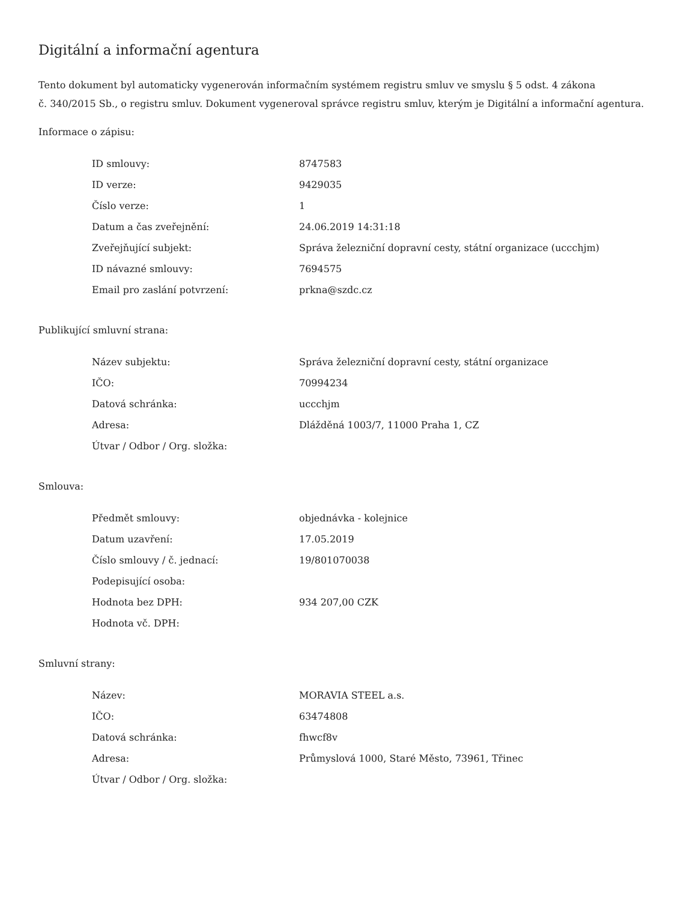Digitální a informační agentura
Tento dokument byl automaticky vygenerován informačním systémem registru smluv ve smyslu § 5 odst. 4 zákona
č. 340/2015 Sb., o registru smluv. Dokument vygeneroval správce registru smluv, kterým je Digitální a informační agentura.
Informace o zápisu:
| ID smlouvy: | 8747583 |
| ID verze: | 9429035 |
| Číslo verze: | 1 |
| Datum a čas zveřejnění: | 24.06.2019 14:31:18 |
| Zveřejňující subjekt: | Správa železniční dopravní cesty, státní organizace (uccchjm) |
| ID návazné smlouvy: | 7694575 |
| Email pro zaslání potvrzení: | prkna@szdc.cz |
Publikující smluvní strana:
| Název subjektu: | Správa železniční dopravní cesty, státní organizace |
| IČO: | 70994234 |
| Datová schránka: | uccchjm |
| Adresa: | Dlážděná 1003/7, 11000 Praha 1, CZ |
| Útvar / Odbor / Org. složka: | |
Smlouva:
| Předmět smlouvy: | objednávka - kolejnice |
| Datum uzavření: | 17.05.2019 |
| Číslo smlouvy / č. jednací: | 19/801070038 |
| Podepisující osoba: | |
| Hodnota bez DPH: | 934 207,00 CZK |
| Hodnota vč. DPH: | |
Smluvní strany:
| Název: | MORAVIA STEEL a.s. |
| IČO: | 63474808 |
| Datová schránka: | fhwcf8v |
| Adresa: | Průmyslová 1000, Staré Město, 73961, Třinec |
| Útvar / Odbor / Org. složka: | |